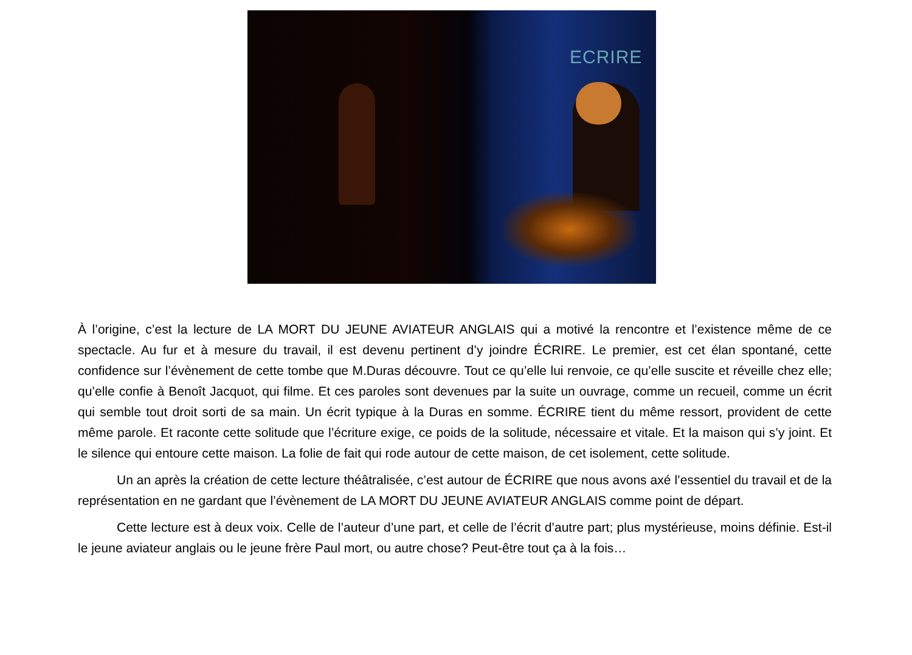ECRIRE
À l’origine, c’est la lecture de LA MORT DU JEUNE AVIATEUR ANGLAIS qui a motivé la rencontre et l’existence même de ce spectacle. Au fur et à mesure du travail, il est devenu pertinent d’y joindre ÉCRIRE. Le premier, est cet élan spontané, cette confidence sur l’évènement de cette tombe que M.Duras découvre. Tout ce qu’elle lui renvoie, ce qu’elle suscite et réveille chez elle; qu’elle confie à Benoît Jacquot, qui filme. Et ces paroles sont devenues par la suite un ouvrage, comme un recueil, comme un écrit qui semble tout droit sorti de sa main. Un écrit typique à la Duras en somme. ÉCRIRE tient du même ressort, provident de cette même parole. Et raconte cette solitude que l’écriture exige, ce poids de la solitude, nécessaire et vitale. Et la maison qui s’y joint. Et le silence qui entoure cette maison. La folie de fait qui rode autour de cette maison, de cet isolement, cette solitude.
Un an après la création de cette lecture théâtralisée, c’est autour de ÉCRIRE que nous avons axé l’essentiel du travail et de la représentation en ne gardant que l’évènement de LA MORT DU JEUNE AVIATEUR ANGLAIS comme point de départ.
Cette lecture est à deux voix. Celle de l’auteur d’une part, et celle de l’écrit d’autre part; plus mystérieuse, moins définie. Est-il le jeune aviateur anglais ou le jeune frère Paul mort, ou autre chose? Peut-être tout ça à la fois…